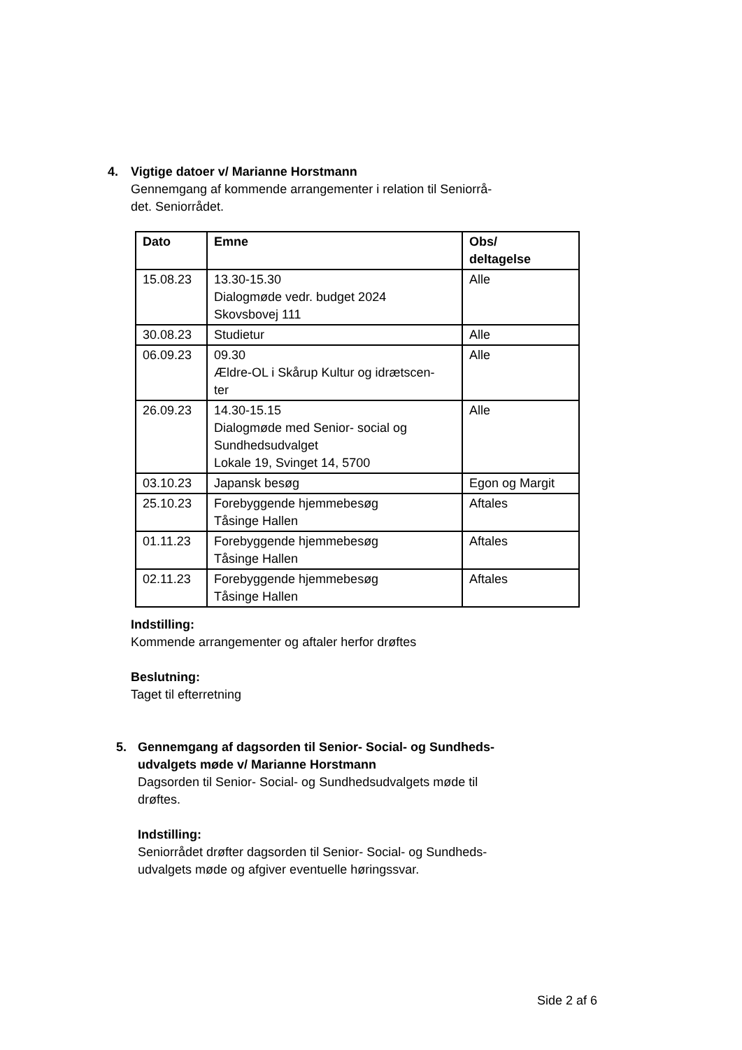4. Vigtige datoer v/ Marianne Horstmann
Gennemgang af kommende arrangementer i relation til Seniorrå-
det. Seniorrådet.
| Dato | Emne | Obs/ deltagelse |
| --- | --- | --- |
| 15.08.23 | 13.30-15.30 Dialogmøde vedr. budget 2024 Skovsbovej 111 | Alle |
| 30.08.23 | Studietur | Alle |
| 06.09.23 | 09.30 Ældre-OL i Skårup Kultur og idrætscen- ter | Alle |
| 26.09.23 | 14.30-15.15 Dialogmøde med Senior- social og Sundhedsudvalget Lokale 19, Svinget 14, 5700 | Alle |
| 03.10.23 | Japansk besøg | Egon og Margit |
| 25.10.23 | Forebyggende hjemmebesøg Tåsinge Hallen | Aftales |
| 01.11.23 | Forebyggende hjemmebesøg Tåsinge Hallen | Aftales |
| 02.11.23 | Forebyggende hjemmebesøg Tåsinge Hallen | Aftales |
Indstilling:
Kommende arrangementer og aftaler herfor drøftes
Beslutning:
Taget til efterretning
5. Gennemgang af dagsorden til Senior- Social- og Sundheds-
udvalgets møde v/ Marianne Horstmann
Dagsorden til Senior- Social- og Sundhedsudvalgets møde til
drøftes.
Indstilling:
Seniorrådet drøfter dagsorden til Senior- Social- og Sundheds-
udvalgets møde og afgiver eventuelle høringssvar.
Side 2 af 6